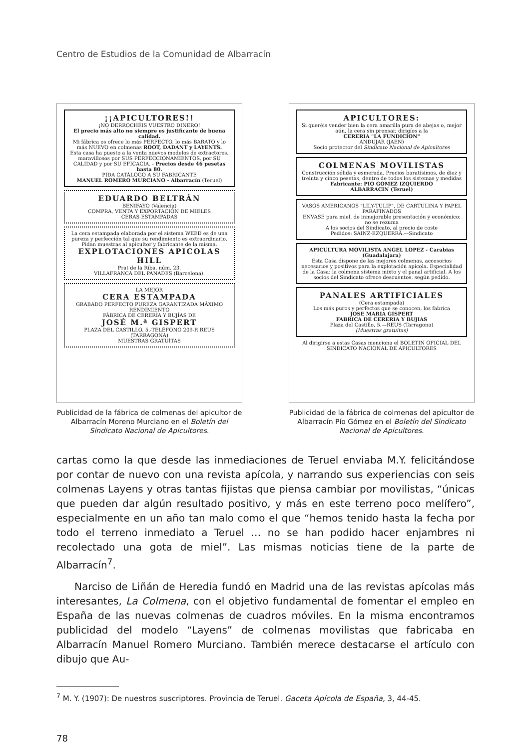Centro de Estudios de la Comunidad de Albarracín
¡¡APICULTORES!!
¡NO DERROCHÉIS VUESTRO DINERO!
El precio más alto no siempre es justificante de buena calidad.
Mi fábrica os ofrece lo más PERFECTO, lo más BARATO y lo más NUEVO en colmenas ROOT, DADANT y LAYENTS.
Esta casa ha puesto a la venta nuevos modelos de extractores, maravillosos por SUS PERFECCIONAMIENTOS, por SU CALIDAD y por SU EFICACIA. - Precios desde 46 pesetas hasta 80.
PIDA CATÁLOGO A SU FABRICANTE
MANUEL ROMERO MURCIANO - Albarracín (Teruel)
EDUARDO BELTRÁN
BENIFAYO (Valencia)
COMPRA, VENTA Y EXPORTACIÓN DE MIELES
CERAS ESTAMPADAS
La cera estampada elaborada por el sistema WEED es de una pureza y perfección tal que su rendimiento es extraordinario.
Pidan muestras al apicultor y fabricante de la misma.
EXPLOTACIONES APICOLAS HILL
Prat de la Riba, núm. 23.
VILLAFRANCA DEL PANADES (Barcelona).
LA MEJOR
CERA ESTAMPADA
GRABADO PERFECTO PUREZA GARANTIZADA MÁXIMO RENDIMIENTO
FÁBRICA DE CERERÍA Y BUJÍAS DE
JOSÉ M.ª GISPERT
PLAZA DEL CASTILLO, 5.-TELÉFONO 209-R REUS (TARRAGONA)
MUESTRAS GRATUÍTAS
Publicidad de la fábrica de colmenas del apicultor de Albarracín Moreno Murciano en el Boletín del Sindicato Nacional de Apicultores.
APICULTORES:
Si queréis vender bien la cera amarilla pura de abejas o, mejor aún, la cera sin prensar, dirigíos a la
CERERIA "LA FUNDICION"
ANDUJAR (JAEN)
Socio protector del Sindicato Nacional de Apicultores
COLMENAS MOVILISTAS
Construcción sólida y esmerada. Precios baratísimos, de diez y treinta y cinco pesetas, dentro de todos los sistemas y medidas
Fabricante: PIO GOMEZ IZQUIERDO
ALBARRACIN (Teruel)
VASOS AMERICANOS "LILY-TULIP", DE CARTULINA Y PAPEL PARAFINADOS
ENVASE para miel, de inmejorable presentación y económico; no se rezuma
A los socios del Sindicato, al precio de coste
Pedidos: SAINZ-EZQUERRA.—Sindicato
APICULTURA MOVILISTA ANGEL LOPEZ - Carabias (Guadalajara)
Esta Casa dispone de las mejores colmenas, accesorios necesarios y positivos para la explotación apícola. Especialidad de la Casa: la colmena sistema mixto y el panal artificial. A los socios del Sindicato ofrece descuentos, según pedido.
PANALES ARTIFICIALES
(Cera estampada)
Los más puros y perfectos que se conocen, los fabrica
JOSE MARIA GISPERT
FABRICA DE CERERIA Y BUJIAS
Plaza del Castillo, 5.—REUS (Tarragona)
(Muestras gratuitas)
Al dirigirse a estas Casas menciona el BOLETIN OFICIAL DEL SINDICATO NACIONAL DE APICULTORES
Publicidad de la fábrica de colmenas del apicultor de Albarracín Pío Gómez en el Boletín del Sindicato Nacional de Apicultores.
cartas como la que desde las inmediaciones de Teruel enviaba M.Y. felicitándose por contar de nuevo con una revista apícola, y narrando sus experiencias con seis colmenas Layens y otras tantas fijistas que piensa cambiar por movilistas, “únicas que pueden dar algún resultado positivo, y más en este terreno poco melífero”, especialmente en un año tan malo como el que “hemos tenido hasta la fecha por todo el terreno inmediato a Teruel … no se han podido hacer enjambres ni recolectado una gota de miel”. Las mismas noticias tiene de la parte de Albarracín<sup>7</sup>.
Narciso de Liñán de Heredia fundó en Madrid una de las revistas apícolas más interesantes, La Colmena, con el objetivo fundamental de fomentar el empleo en España de las nuevas colmenas de cuadros móviles. En la misma encontramos publicidad del modelo “Layens” de colmenas movilistas que fabricaba en Albarracín Manuel Romero Murciano. También merece destacarse el artículo con dibujo que Au-
<sup>7</sup> M. Y. (1907): De nuestros suscriptores. Provincia de Teruel. Gaceta Apícola de España, 3, 44-45.
78